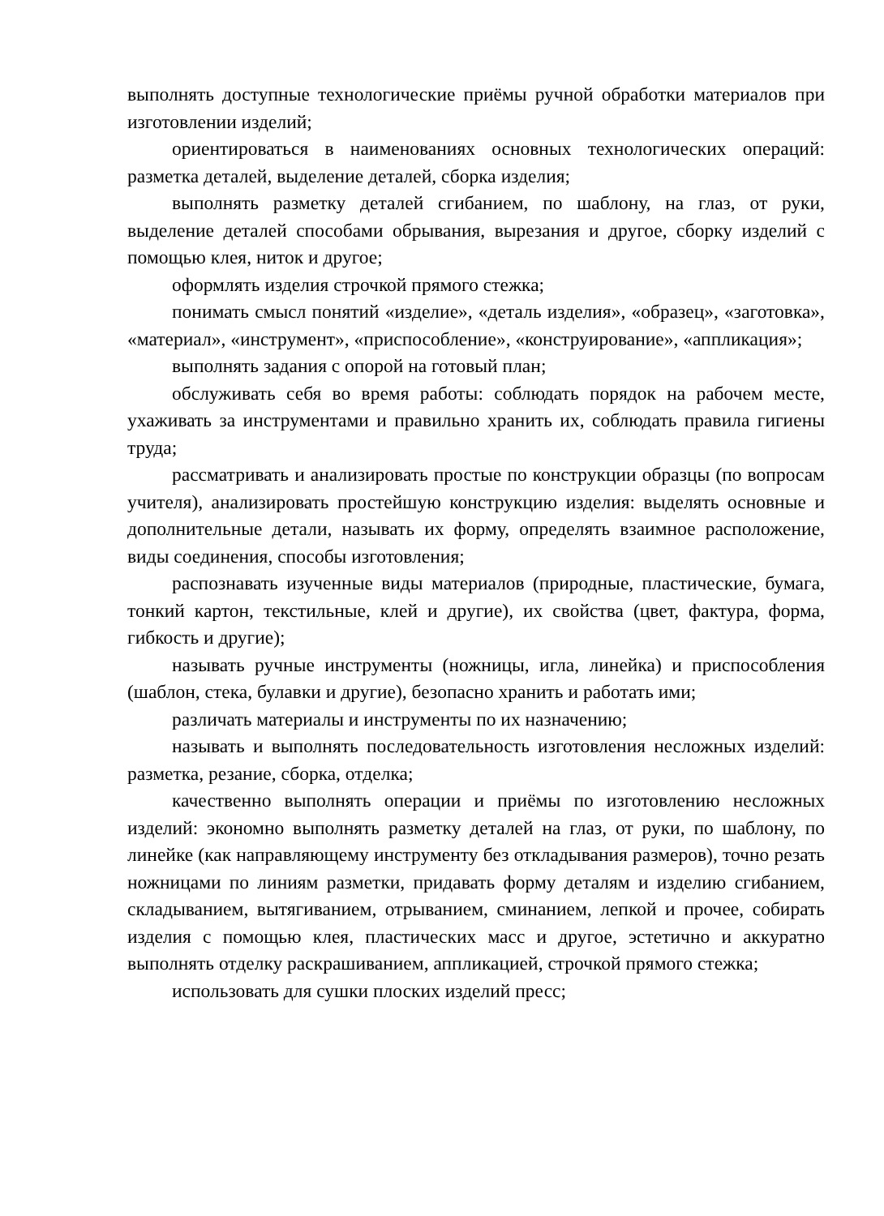выполнять доступные технологические приёмы ручной обработки материалов при изготовлении изделий;
ориентироваться в наименованиях основных технологических операций: разметка деталей, выделение деталей, сборка изделия;
выполнять разметку деталей сгибанием, по шаблону, на глаз, от руки, выделение деталей способами обрывания, вырезания и другое, сборку изделий с помощью клея, ниток и другое;
оформлять изделия строчкой прямого стежка;
понимать смысл понятий «изделие», «деталь изделия», «образец», «заготовка», «материал», «инструмент», «приспособление», «конструирование», «аппликация»;
выполнять задания с опорой на готовый план;
обслуживать себя во время работы: соблюдать порядок на рабочем месте, ухаживать за инструментами и правильно хранить их, соблюдать правила гигиены труда;
рассматривать и анализировать простые по конструкции образцы (по вопросам учителя), анализировать простейшую конструкцию изделия: выделять основные и дополнительные детали, называть их форму, определять взаимное расположение, виды соединения, способы изготовления;
распознавать изученные виды материалов (природные, пластические, бумага, тонкий картон, текстильные, клей и другие), их свойства (цвет, фактура, форма, гибкость и другие);
называть ручные инструменты (ножницы, игла, линейка) и приспособления (шаблон, стека, булавки и другие), безопасно хранить и работать ими;
различать материалы и инструменты по их назначению;
называть и выполнять последовательность изготовления несложных изделий: разметка, резание, сборка, отделка;
качественно выполнять операции и приёмы по изготовлению несложных изделий: экономно выполнять разметку деталей на глаз, от руки, по шаблону, по линейке (как направляющему инструменту без откладывания размеров), точно резать ножницами по линиям разметки, придавать форму деталям и изделию сгибанием, складыванием, вытягиванием, отрыванием, сминанием, лепкой и прочее, собирать изделия с помощью клея, пластических масс и другое, эстетично и аккуратно выполнять отделку раскрашиванием, аппликацией, строчкой прямого стежка;
использовать для сушки плоских изделий пресс;